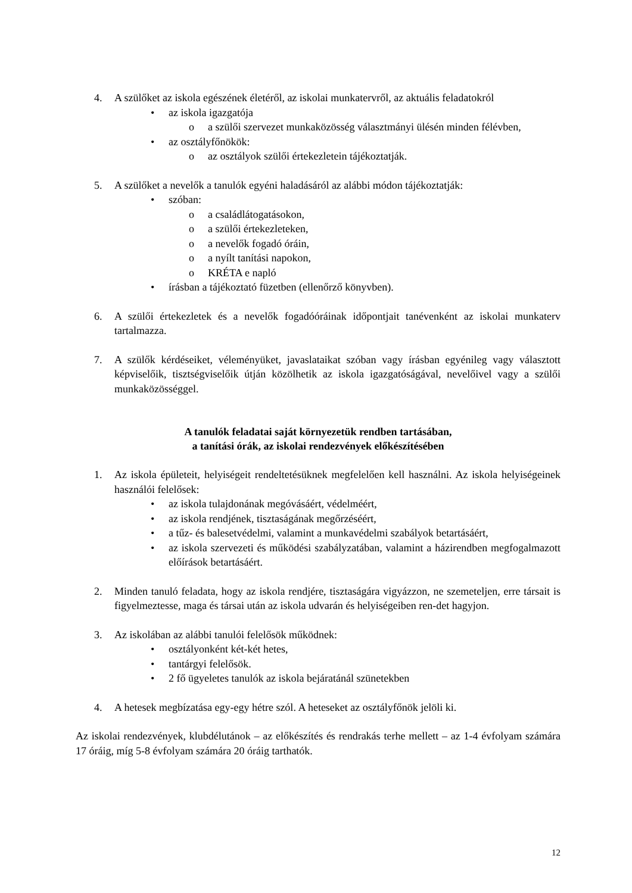4. A szülőket az iskola egészének életéről, az iskolai munkatervről, az aktuális feladatokról
• az iskola igazgatója
o a szülői szervezet munkaközösség választmányi ülésén minden félévben,
• az osztályfőnökök:
o az osztályok szülői értekezletein tájékoztatják.
5. A szülőket a nevelők a tanulók egyéni haladásáról az alábbi módon tájékoztatják:
• szóban:
o a családlátogatásokon,
o a szülői értekezleteken,
o a nevelők fogadó óráin,
o a nyílt tanítási napokon,
o KRÉTA e napló
• írásban a tájékoztató füzetben (ellenőrző könyvben).
6. A szülői értekezletek és a nevelők fogadóóráinak időpontjait tanévenként az iskolai munkaterv tartalmazza.
7. A szülők kérdéseiket, véleményüket, javaslataikat szóban vagy írásban egyénileg vagy választott képviselőik, tisztségviselőik útján közölhetik az iskola igazgatóságával, nevelőivel vagy a szülői munkaközösséggel.
A tanulók feladatai saját környezetük rendben tartásában,
a tanítási órák, az iskolai rendezvények előkészítésében
1. Az iskola épületeit, helyiségeit rendeltetésüknek megfelelően kell használni. Az iskola helyiségeinek használói felelősek:
• az iskola tulajdonának megóvásáért, védelméért,
• az iskola rendjének, tisztaságának megőrzéséért,
• a tűz- és balesetvédelmi, valamint a munkavédelmi szabályok betartásáért,
• az iskola szervezeti és működési szabályzatában, valamint a házirendben megfogalmazott előírások betartásáért.
2. Minden tanuló feladata, hogy az iskola rendjére, tisztaságára vigyázzon, ne szemeteljen, erre társait is figyelmeztesse, maga és társai után az iskola udvarán és helyiségeiben ren-det hagyjon.
3. Az iskolában az alábbi tanulói felelősök működnek:
• osztályonként két-két hetes,
• tantárgyi felelősök.
• 2 fő ügyeletes tanulók az iskola bejáratánál szünetekben
4. A hetesek megbízatása egy-egy hétre szól. A heteseket az osztályfőnök jelöli ki.
Az iskolai rendezvények, klubdélutánok – az előkészítés és rendrakás terhe mellett – az 1-4 évfolyam számára 17 óráig, míg 5-8 évfolyam számára 20 óráig tarthatók.
12